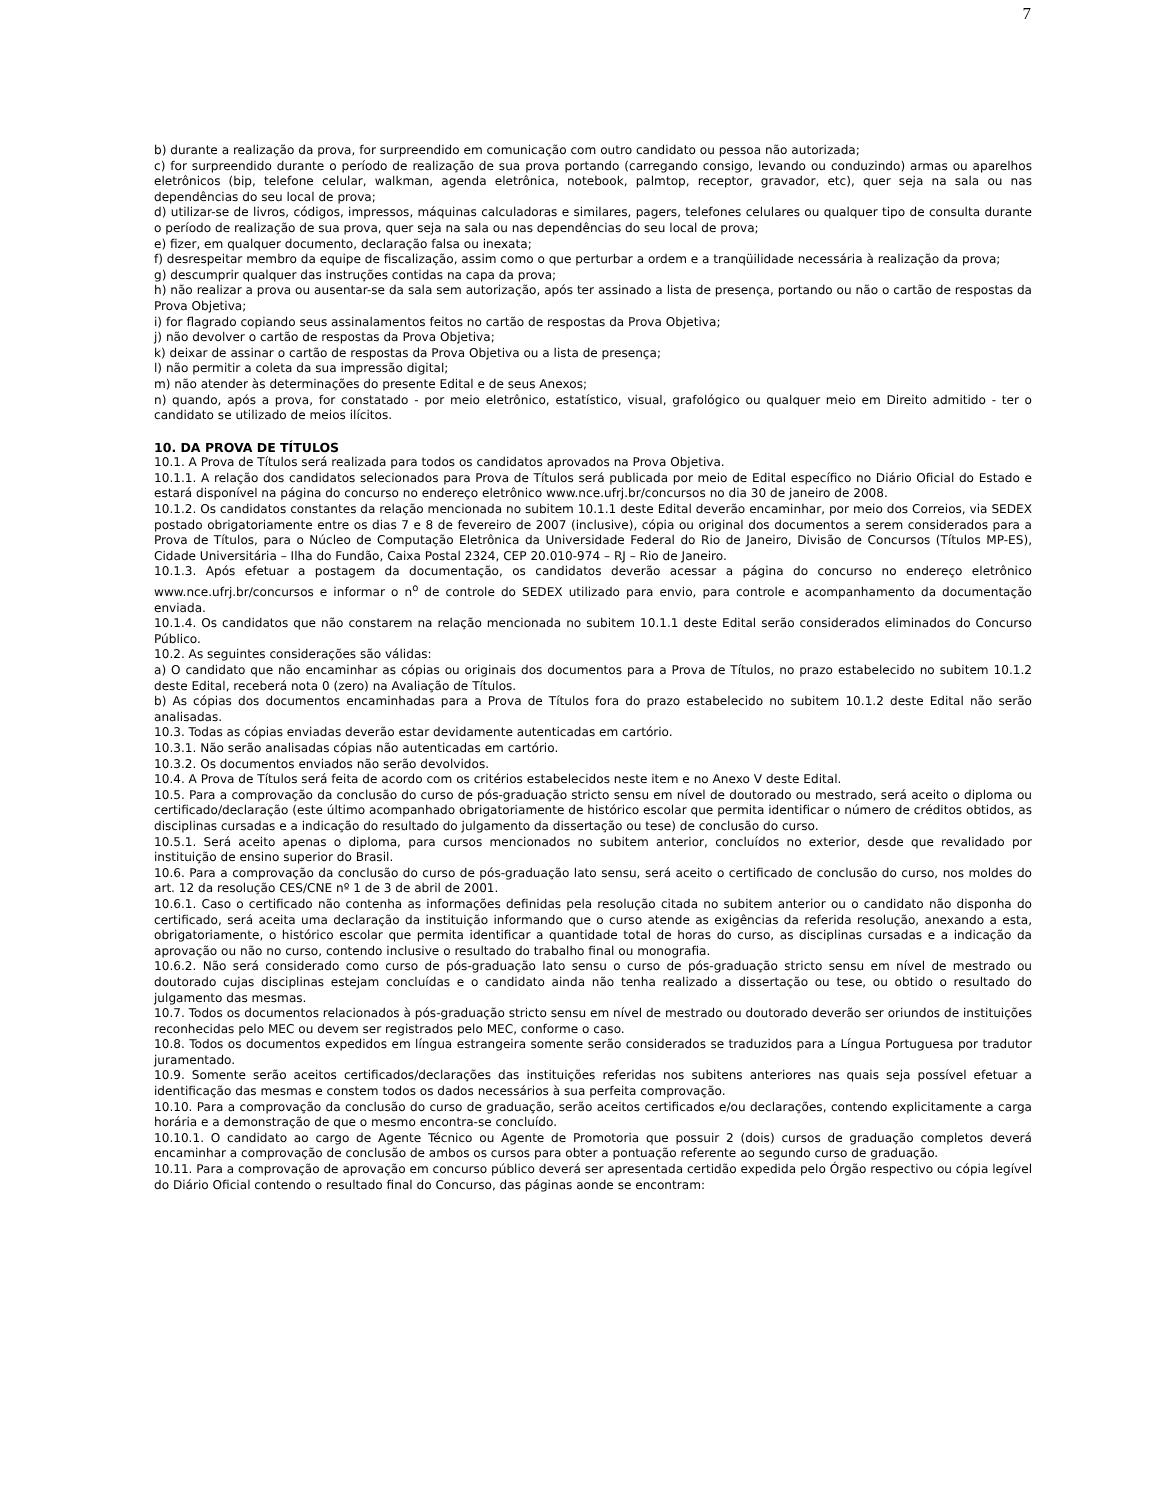7
b) durante a realização da prova, for surpreendido em comunicação com outro candidato ou pessoa não autorizada;
c) for surpreendido durante o período de realização de sua prova portando (carregando consigo, levando ou conduzindo) armas ou aparelhos eletrônicos (bip, telefone celular, walkman, agenda eletrônica, notebook, palmtop, receptor, gravador, etc), quer seja na sala ou nas dependências do seu local de prova;
d) utilizar-se de livros, códigos, impressos, máquinas calculadoras e similares, pagers, telefones celulares ou qualquer tipo de consulta durante o período de realização de sua prova, quer seja na sala ou nas dependências do seu local de prova;
e) fizer, em qualquer documento, declaração falsa ou inexata;
f) desrespeitar membro da equipe de fiscalização, assim como o que perturbar a ordem e a tranqüilidade necessária à realização da prova;
g) descumprir qualquer das instruções contidas na capa da prova;
h) não realizar a prova ou ausentar-se da sala sem autorização, após ter assinado a lista de presença, portando ou não o cartão de respostas da Prova Objetiva;
i) for flagrado copiando seus assinalamentos feitos no cartão de respostas da Prova Objetiva;
j) não devolver o cartão de respostas da Prova Objetiva;
k) deixar de assinar o cartão de respostas da Prova Objetiva ou a lista de presença;
l) não permitir a coleta da sua impressão digital;
m) não atender às determinações do presente Edital e de seus Anexos;
n) quando, após a prova, for constatado - por meio eletrônico, estatístico, visual, grafológico ou qualquer meio em Direito admitido - ter o candidato se utilizado de meios ilícitos.
10. DA PROVA DE TÍTULOS
10.1. A Prova de Títulos será realizada para todos os candidatos aprovados na Prova Objetiva.
10.1.1. A relação dos candidatos selecionados para Prova de Títulos será publicada por meio de Edital específico no Diário Oficial do Estado e estará disponível na página do concurso no endereço eletrônico www.nce.ufrj.br/concursos no dia 30 de janeiro de 2008.
10.1.2. Os candidatos constantes da relação mencionada no subitem 10.1.1 deste Edital deverão encaminhar, por meio dos Correios, via SEDEX postado obrigatoriamente entre os dias 7 e 8 de fevereiro de 2007 (inclusive), cópia ou original dos documentos a serem considerados para a Prova de Títulos, para o Núcleo de Computação Eletrônica da Universidade Federal do Rio de Janeiro, Divisão de Concursos (Títulos MP-ES), Cidade Universitária – Ilha do Fundão, Caixa Postal 2324, CEP 20.010-974 – RJ – Rio de Janeiro.
10.1.3. Após efetuar a postagem da documentação, os candidatos deverão acessar a página do concurso no endereço eletrônico www.nce.ufrj.br/concursos e informar o n<sup>o</sup> de controle do SEDEX utilizado para envio, para controle e acompanhamento da documentação enviada.
10.1.4. Os candidatos que não constarem na relação mencionada no subitem 10.1.1 deste Edital serão considerados eliminados do Concurso Público.
10.2. As seguintes considerações são válidas:
a) O candidato que não encaminhar as cópias ou originais dos documentos para a Prova de Títulos, no prazo estabelecido no subitem 10.1.2 deste Edital, receberá nota 0 (zero) na Avaliação de Títulos.
b) As cópias dos documentos encaminhadas para a Prova de Títulos fora do prazo estabelecido no subitem 10.1.2 deste Edital não serão analisadas.
10.3. Todas as cópias enviadas deverão estar devidamente autenticadas em cartório.
10.3.1. Não serão analisadas cópias não autenticadas em cartório.
10.3.2. Os documentos enviados não serão devolvidos.
10.4. A Prova de Títulos será feita de acordo com os critérios estabelecidos neste item e no Anexo V deste Edital.
10.5. Para a comprovação da conclusão do curso de pós-graduação stricto sensu em nível de doutorado ou mestrado, será aceito o diploma ou certificado/declaração (este último acompanhado obrigatoriamente de histórico escolar que permita identificar o número de créditos obtidos, as disciplinas cursadas e a indicação do resultado do julgamento da dissertação ou tese) de conclusão do curso.
10.5.1. Será aceito apenas o diploma, para cursos mencionados no subitem anterior, concluídos no exterior, desde que revalidado por instituição de ensino superior do Brasil.
10.6. Para a comprovação da conclusão do curso de pós-graduação lato sensu, será aceito o certificado de conclusão do curso, nos moldes do art. 12 da resolução CES/CNE nº 1 de 3 de abril de 2001.
10.6.1. Caso o certificado não contenha as informações definidas pela resolução citada no subitem anterior ou o candidato não disponha do certificado, será aceita uma declaração da instituição informando que o curso atende as exigências da referida resolução, anexando a esta, obrigatoriamente, o histórico escolar que permita identificar a quantidade total de horas do curso, as disciplinas cursadas e a indicação da aprovação ou não no curso, contendo inclusive o resultado do trabalho final ou monografia.
10.6.2. Não será considerado como curso de pós-graduação lato sensu o curso de pós-graduação stricto sensu em nível de mestrado ou doutorado cujas disciplinas estejam concluídas e o candidato ainda não tenha realizado a dissertação ou tese, ou obtido o resultado do julgamento das mesmas.
10.7. Todos os documentos relacionados à pós-graduação stricto sensu em nível de mestrado ou doutorado deverão ser oriundos de instituições reconhecidas pelo MEC ou devem ser registrados pelo MEC, conforme o caso.
10.8. Todos os documentos expedidos em língua estrangeira somente serão considerados se traduzidos para a Língua Portuguesa por tradutor juramentado.
10.9. Somente serão aceitos certificados/declarações das instituições referidas nos subitens anteriores nas quais seja possível efetuar a identificação das mesmas e constem todos os dados necessários à sua perfeita comprovação.
10.10. Para a comprovação da conclusão do curso de graduação, serão aceitos certificados e/ou declarações, contendo explicitamente a carga horária e a demonstração de que o mesmo encontra-se concluído.
10.10.1. O candidato ao cargo de Agente Técnico ou Agente de Promotoria que possuir 2 (dois) cursos de graduação completos deverá encaminhar a comprovação de conclusão de ambos os cursos para obter a pontuação referente ao segundo curso de graduação.
10.11. Para a comprovação de aprovação em concurso público deverá ser apresentada certidão expedida pelo Órgão respectivo ou cópia legível do Diário Oficial contendo o resultado final do Concurso, das páginas aonde se encontram: